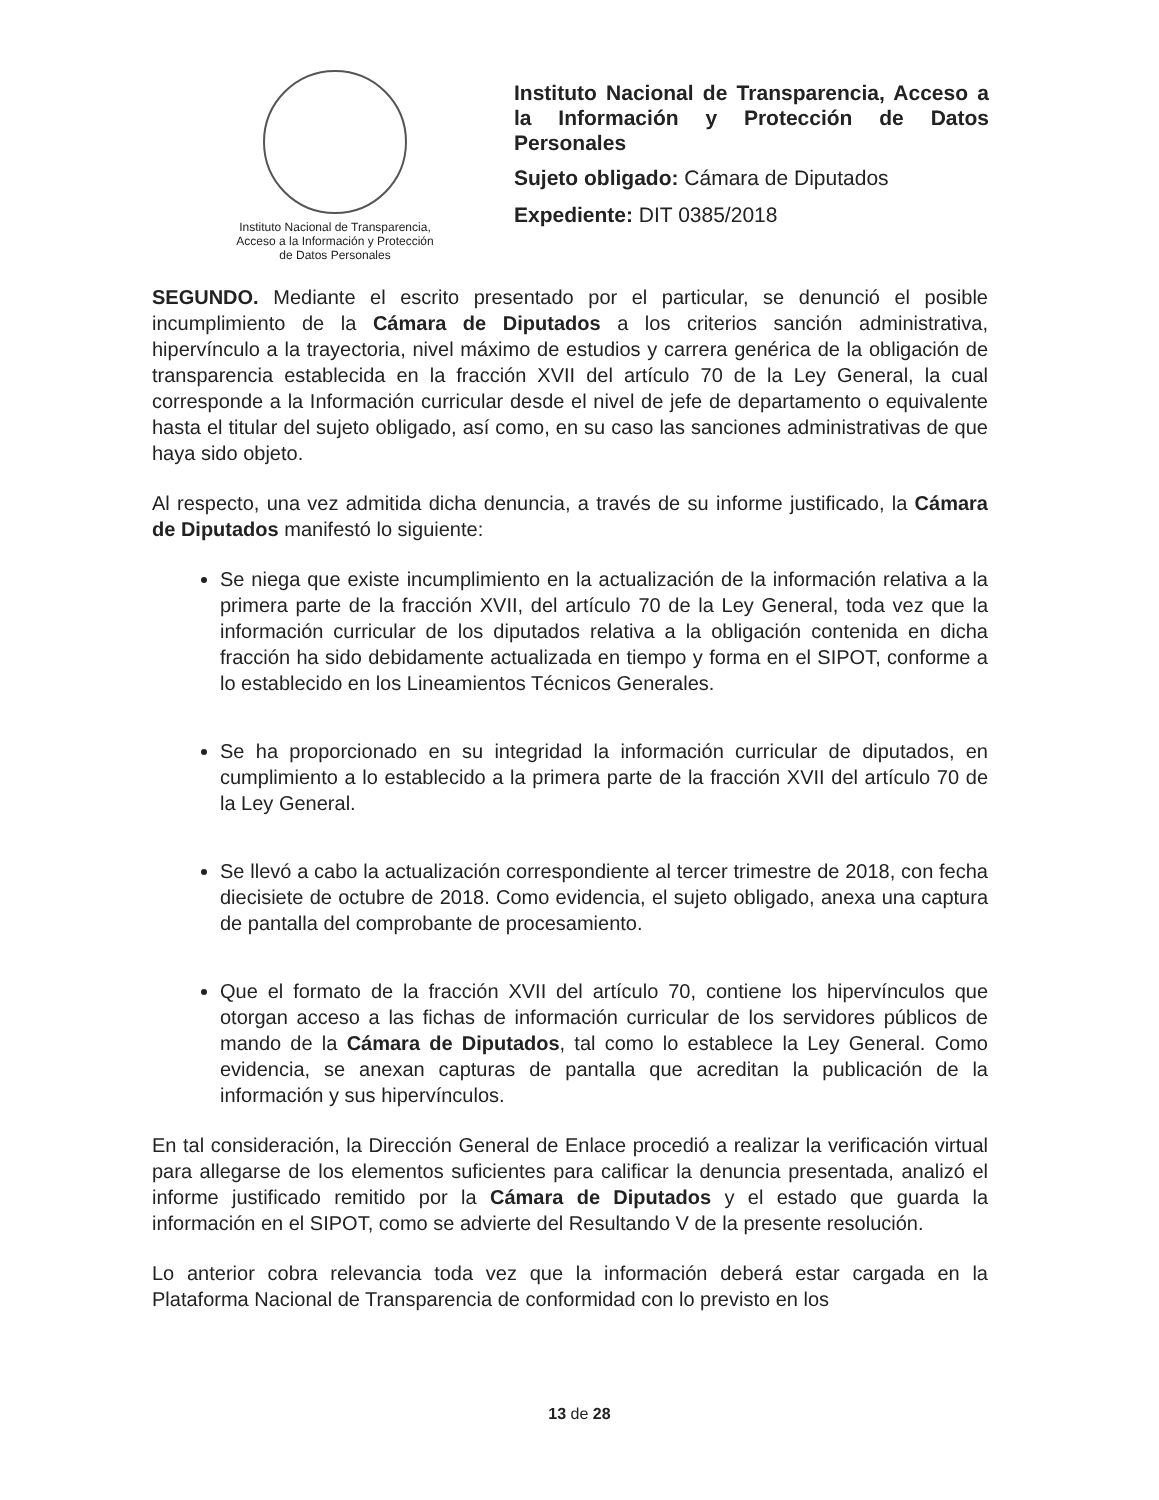Instituto Nacional de Transparencia,
Acceso a la Información y Protección
de Datos Personales
Instituto Nacional de Transparencia, Acceso a la Información y Protección de Datos Personales
Sujeto obligado: Cámara de Diputados
Expediente: DIT 0385/2018
SEGUNDO. Mediante el escrito presentado por el particular, se denunció el posible incumplimiento de la Cámara de Diputados a los criterios sanción administrativa, hipervínculo a la trayectoria, nivel máximo de estudios y carrera genérica de la obligación de transparencia establecida en la fracción XVII del artículo 70 de la Ley General, la cual corresponde a la Información curricular desde el nivel de jefe de departamento o equivalente hasta el titular del sujeto obligado, así como, en su caso las sanciones administrativas de que haya sido objeto.
Al respecto, una vez admitida dicha denuncia, a través de su informe justificado, la Cámara de Diputados manifestó lo siguiente:
Se niega que existe incumplimiento en la actualización de la información relativa a la primera parte de la fracción XVII, del artículo 70 de la Ley General, toda vez que la información curricular de los diputados relativa a la obligación contenida en dicha fracción ha sido debidamente actualizada en tiempo y forma en el SIPOT, conforme a lo establecido en los Lineamientos Técnicos Generales.
Se ha proporcionado en su integridad la información curricular de diputados, en cumplimiento a lo establecido a la primera parte de la fracción XVII del artículo 70 de la Ley General.
Se llevó a cabo la actualización correspondiente al tercer trimestre de 2018, con fecha diecisiete de octubre de 2018. Como evidencia, el sujeto obligado, anexa una captura de pantalla del comprobante de procesamiento.
Que el formato de la fracción XVII del artículo 70, contiene los hipervínculos que otorgan acceso a las fichas de información curricular de los servidores públicos de mando de la Cámara de Diputados, tal como lo establece la Ley General. Como evidencia, se anexan capturas de pantalla que acreditan la publicación de la información y sus hipervínculos.
En tal consideración, la Dirección General de Enlace procedió a realizar la verificación virtual para allegarse de los elementos suficientes para calificar la denuncia presentada, analizó el informe justificado remitido por la Cámara de Diputados y el estado que guarda la información en el SIPOT, como se advierte del Resultando V de la presente resolución.
Lo anterior cobra relevancia toda vez que la información deberá estar cargada en la Plataforma Nacional de Transparencia de conformidad con lo previsto en los
13 de 28